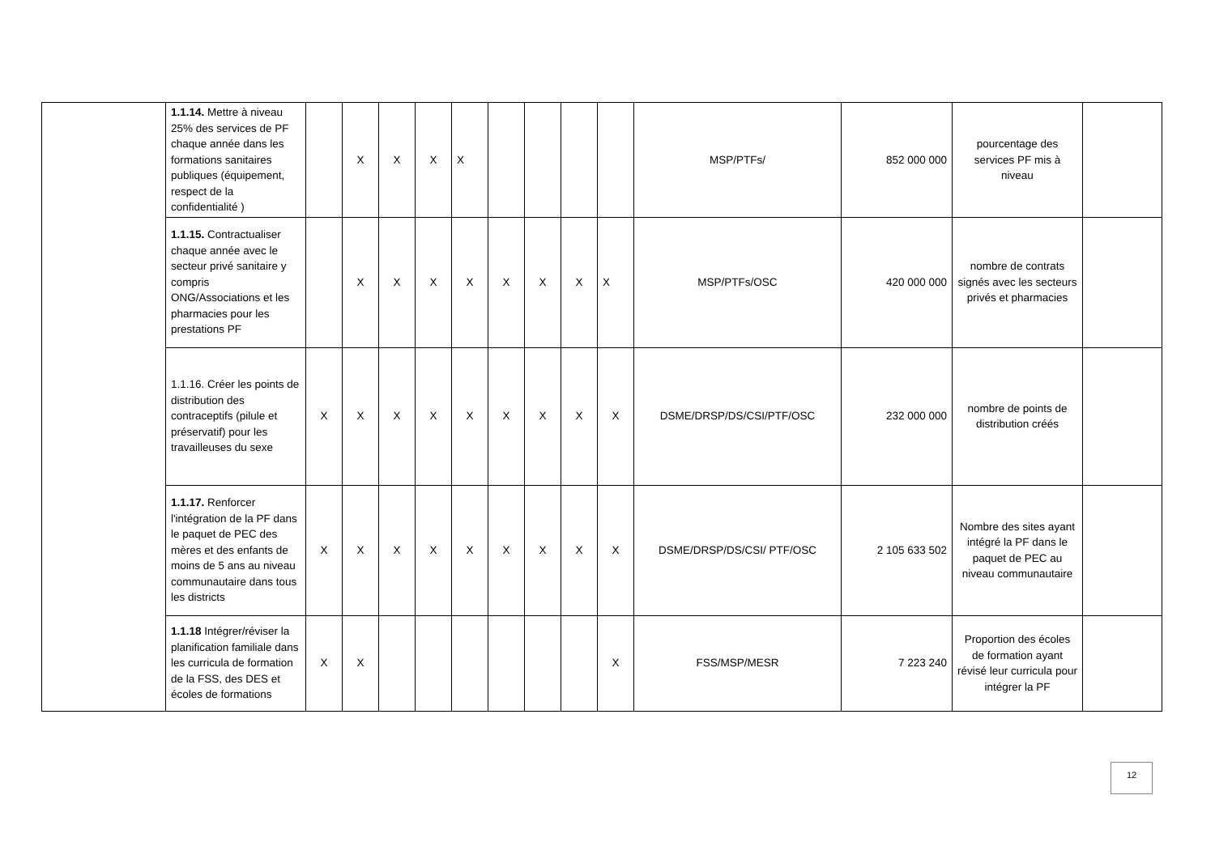| | 1.1.14. Mettre à niveau 25% des services de PF chaque année dans les formations sanitaires publiques (équipement, respect de la confidentialité ) | | X | X | X | X | | | | | MSP/PTFs/ | 852 000 000 | pourcentage des services PF mis à niveau | |
| | 1.1.15. Contractualiser chaque année avec le secteur privé sanitaire y compris ONG/Associations et les pharmacies pour les prestations PF | | X | X | X | X | X | X | X | X | MSP/PTFs/OSC | 420 000 000 | nombre de contrats signés avec les secteurs privés et pharmacies | |
| | 1.1.16. Créer les points de distribution des contraceptifs (pilule et préservatif) pour les travailleuses du sexe | X | X | X | X | X | X | X | X | X | DSME/DRSP/DS/CSI/PTF/OSC | 232 000 000 | nombre de points de distribution créés | |
| | 1.1.17. Renforcer l'intégration de la PF dans le paquet de PEC des mères et des enfants de moins de 5 ans au niveau communautaire dans tous les districts | X | X | X | X | X | X | X | X | X | DSME/DRSP/DS/CSI/ PTF/OSC | 2 105 633 502 | Nombre des sites ayant intégré la PF dans le paquet de PEC au niveau communautaire | |
| | 1.1.18 Intégrer/réviser la planification familiale dans les curricula de formation de la FSS, des DES et écoles de formations | X | X | | | | | | | X | FSS/MSP/MESR | 7 223 240 | Proportion des écoles de formation ayant révisé leur curricula pour intégrer la PF | |
12